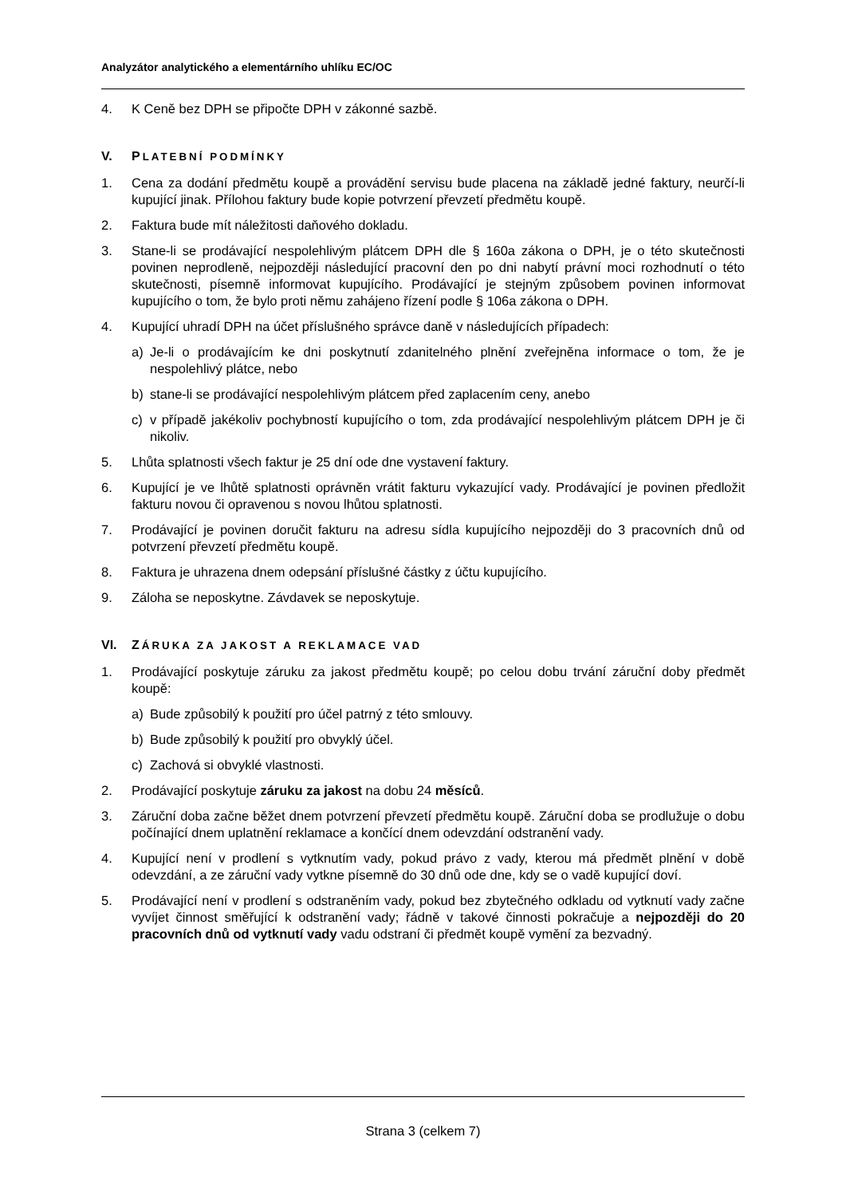Analyzátor analytického a elementárního uhlíku EC/OC
4. K Ceně bez DPH se připočte DPH v zákonné sazbě.
V. PLATEBNÍ PODMÍNKY
1. Cena za dodání předmětu koupě a provádění servisu bude placena na základě jedné faktury, neurčí-li kupující jinak. Přílohou faktury bude kopie potvrzení převzetí předmětu koupě.
2. Faktura bude mít náležitosti daňového dokladu.
3. Stane-li se prodávající nespolehlivým plátcem DPH dle § 160a zákona o DPH, je o této skutečnosti povinen neprodleně, nejpozději následující pracovní den po dni nabytí právní moci rozhodnutí o této skutečnosti, písemně informovat kupujícího. Prodávající je stejným způsobem povinen informovat kupujícího o tom, že bylo proti němu zahájeno řízení podle § 106a zákona o DPH.
4. Kupující uhradí DPH na účet příslušného správce daně v následujících případech:
a) Je-li o prodávajícím ke dni poskytnutí zdanitelného plnění zveřejněna informace o tom, že je nespolehlivý plátce, nebo
b) stane-li se prodávající nespolehlivým plátcem před zaplacením ceny, anebo
c) v případě jakékoliv pochybností kupujícího o tom, zda prodávající nespolehlivým plátcem DPH je či nikoliv.
5. Lhůta splatnosti všech faktur je 25 dní ode dne vystavení faktury.
6. Kupující je ve lhůtě splatnosti oprávněn vrátit fakturu vykazující vady. Prodávající je povinen předložit fakturu novou či opravenou s novou lhůtou splatnosti.
7. Prodávající je povinen doručit fakturu na adresu sídla kupujícího nejpozději do 3 pracovních dnů od potvrzení převzetí předmětu koupě.
8. Faktura je uhrazena dnem odepsání příslušné částky z účtu kupujícího.
9. Záloha se neposkytne. Závdavek se neposkytuje.
VI. ZÁRUKA ZA JAKOST A REKLAMACE VAD
1. Prodávající poskytuje záruku za jakost předmětu koupě; po celou dobu trvání záruční doby předmět koupě:
a) Bude způsobilý k použití pro účel patrný z této smlouvy.
b) Bude způsobilý k použití pro obvyklý účel.
c) Zachová si obvyklé vlastnosti.
2. Prodávající poskytuje záruku za jakost na dobu 24 měsíců.
3. Záruční doba začne běžet dnem potvrzení převzetí předmětu koupě. Záruční doba se prodlužuje o dobu počínající dnem uplatnění reklamace a končící dnem odevzdání odstranění vady.
4. Kupující není v prodlení s vytknutím vady, pokud právo z vady, kterou má předmět plnění v době odevzdání, a ze záruční vady vytkne písemně do 30 dnů ode dne, kdy se o vadě kupující doví.
5. Prodávající není v prodlení s odstraněním vady, pokud bez zbytečného odkladu od vytknutí vady začne vyvíjet činnost směřující k odstranění vady; řádně v takové činnosti pokračuje a nejpozději do 20 pracovních dnů od vytknutí vady vadu odstraní či předmět koupě vymění za bezvadný.
Strana 3 (celkem 7)